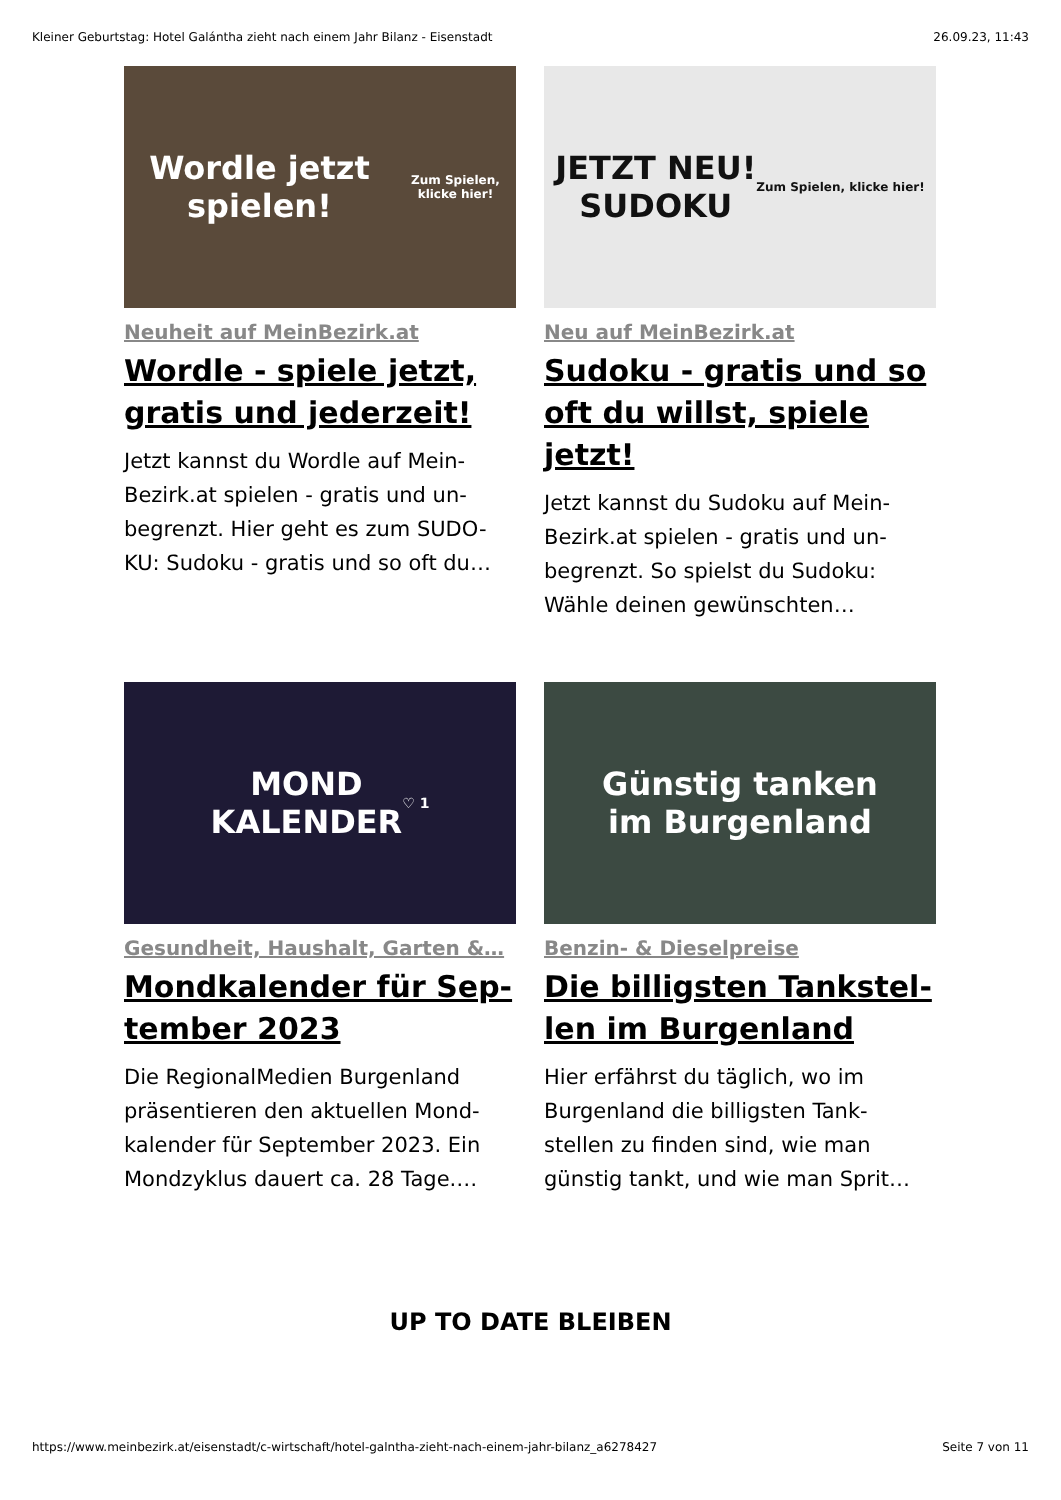Kleiner Geburtstag: Hotel Galántha zieht nach einem Jahr Bilanz - Eisenstadt 26.09.23, 11:43
Wordle jetzt spielen!
Zum Spielen, klicke hier!
Neuheit auf MeinBezirk.at
Wordle - spiele jetzt, gratis und jederzeit!
Jetzt kannst du Wordle auf Mein-Bezirk.at spielen - gratis und un-begrenzt. Hier geht es zum SUDO-KU: Sudoku - gratis und so oft du…
JETZT NEU!
SUDOKU
Zum Spielen, klicke hier!
Neu auf MeinBezirk.at
Sudoku - gratis und so oft du willst, spiele jetzt!
Jetzt kannst du Sudoku auf Mein-Bezirk.at spielen - gratis und un-begrenzt. So spielst du Sudoku: Wähle deinen gewünschten…
MOND
KALENDER
♡ 1
Gesundheit, Haushalt, Garten &…
Mondkalender für Sep-tember 2023
Die RegionalMedien Burgenland präsentieren den aktuellen Mond-kalender für September 2023. Ein Mondzyklus dauert ca. 28 Tage.…
Günstig tanken
im Burgenland
Benzin- & Dieselpreise
Die billigsten Tankstel-len im Burgenland
Hier erfährst du täglich, wo im Burgenland die billigsten Tank-stellen zu finden sind, wie man günstig tankt, und wie man Sprit…
UP TO DATE BLEIBEN
https://www.meinbezirk.at/eisenstadt/c-wirtschaft/hotel-galntha-zieht-nach-einem-jahr-bilanz_a6278427 Seite 7 von 11